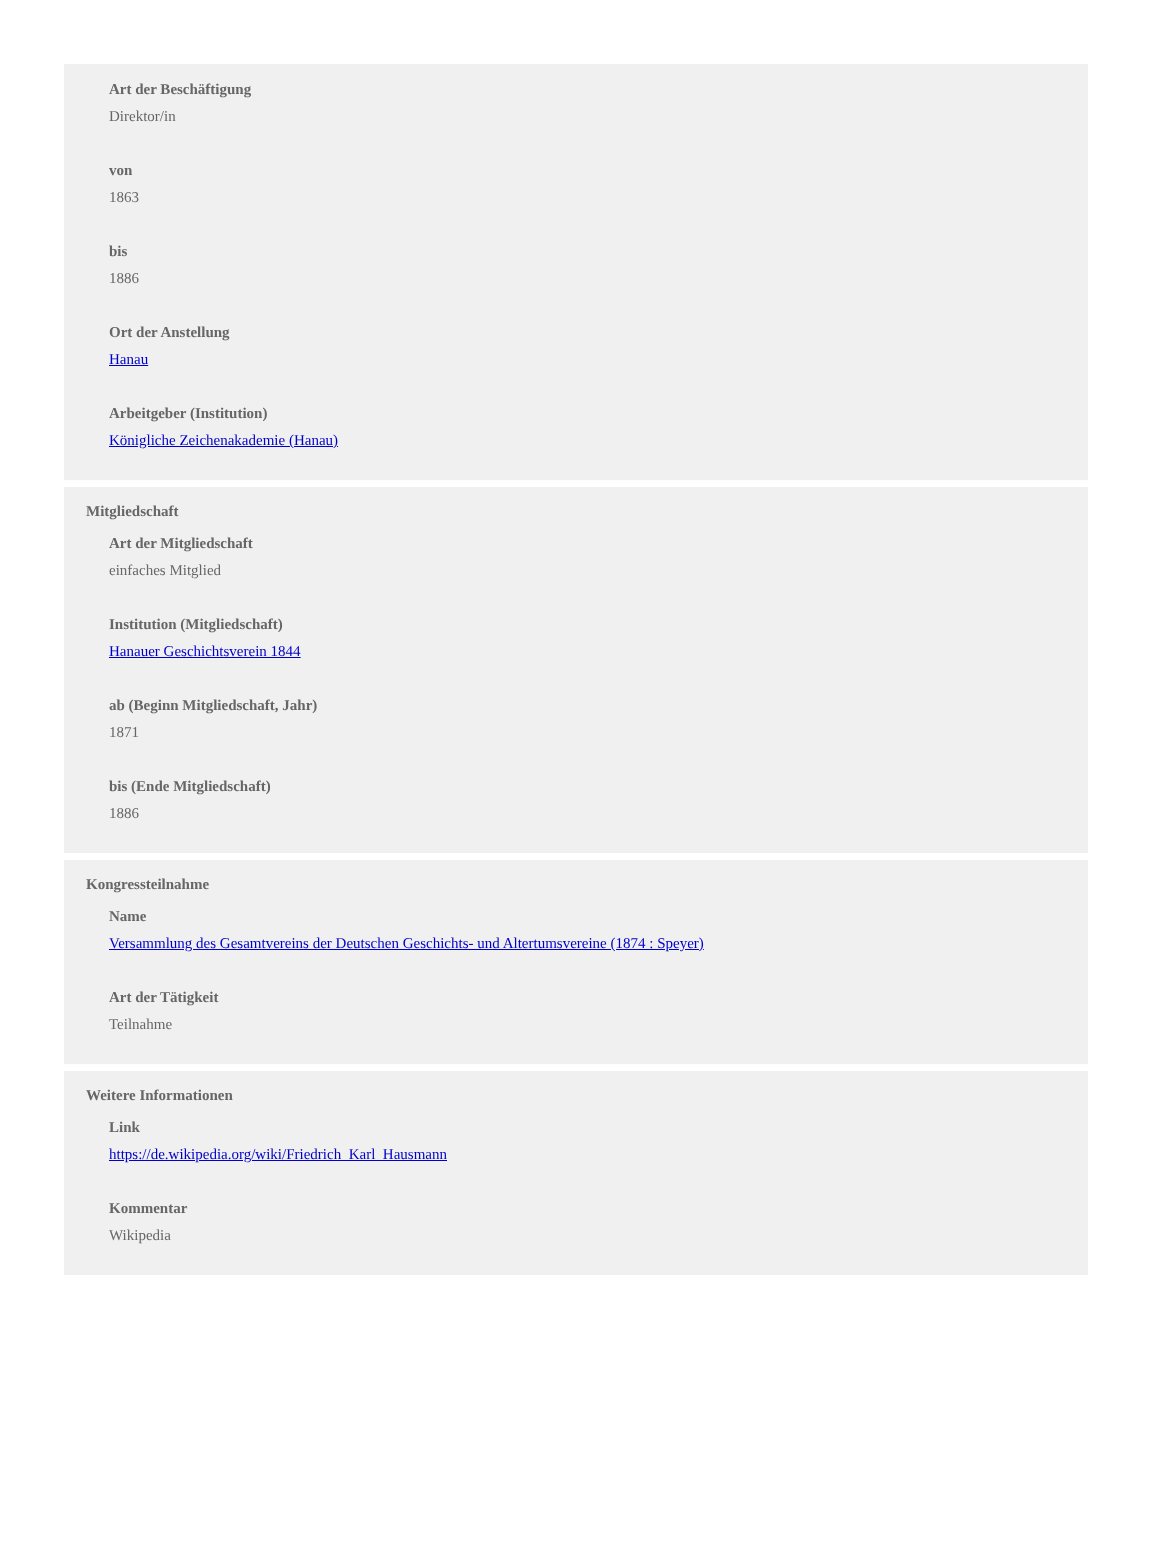Art der Beschäftigung
Direktor/in
von
1863
bis
1886
Ort der Anstellung
Hanau
Arbeitgeber (Institution)
Königliche Zeichenakademie (Hanau)
Mitgliedschaft
Art der Mitgliedschaft
einfaches Mitglied
Institution (Mitgliedschaft)
Hanauer Geschichtsverein 1844
ab (Beginn Mitgliedschaft, Jahr)
1871
bis (Ende Mitgliedschaft)
1886
Kongressteilnahme
Name
Versammlung des Gesamtvereins der Deutschen Geschichts- und Altertumsvereine (1874 : Speyer)
Art der Tätigkeit
Teilnahme
Weitere Informationen
Link
https://de.wikipedia.org/wiki/Friedrich_Karl_Hausmann
Kommentar
Wikipedia